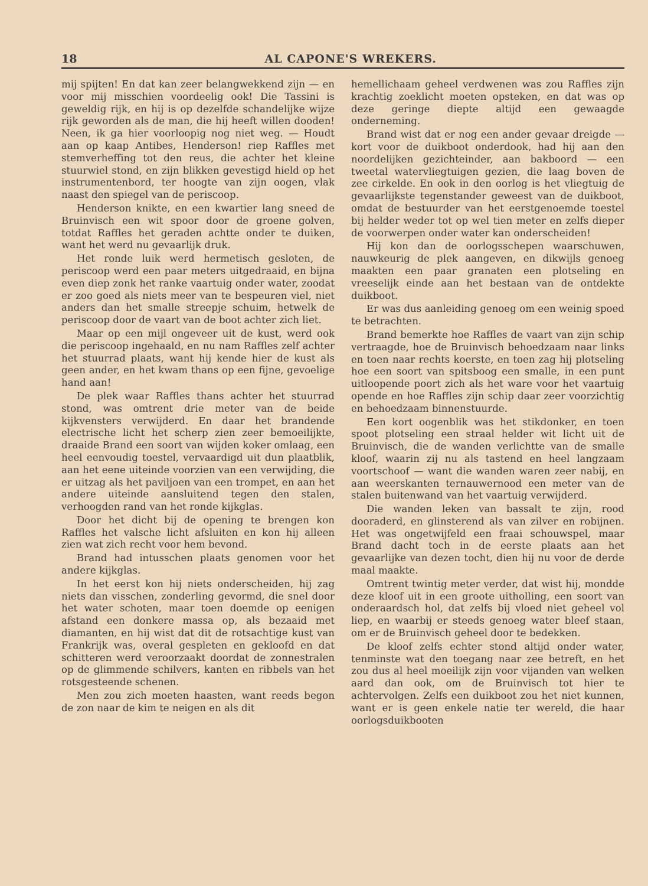18 AL CAPONE'S WREKERS.
mij spijten! En dat kan zeer belangwekkend zijn — en voor mij misschien voordeelig ook! Die Tassini is geweldig rijk, en hij is op dezelfde schandelijke wijze rijk geworden als de man, die hij heeft willen dooden! Neen, ik ga hier voorloopig nog niet weg. — Houdt aan op kaap Antibes, Henderson! riep Raffles met stemverheffing tot den reus, die achter het kleine stuurwiel stond, en zijn blikken gevestigd hield op het instrumentenbord, ter hoogte van zijn oogen, vlak naast den spiegel van de periscoop.
Henderson knikte, en een kwartier lang sneed de Bruinvisch een wit spoor door de groene golven, totdat Raffles het geraden achtte onder te duiken, want het werd nu gevaarlijk druk.
Het ronde luik werd hermetisch gesloten, de periscoop werd een paar meters uitgedraaid, en bijna even diep zonk het ranke vaartuig onder water, zoodat er zoo goed als niets meer van te bespeuren viel, niet anders dan het smalle streepje schuim, hetwelk de periscoop door de vaart van de boot achter zich liet.
Maar op een mijl ongeveer uit de kust, werd ook die periscoop ingehaald, en nu nam Raffles zelf achter het stuurrad plaats, want hij kende hier de kust als geen ander, en het kwam thans op een fijne, gevoelige hand aan!
De plek waar Raffles thans achter het stuurrad stond, was omtrent drie meter van de beide kijkvensters verwijderd. En daar het brandende electrische licht het scherp zien zeer bemoeilijkte, draaide Brand een soort van wijden koker omlaag, een heel eenvoudig toestel, vervaardigd uit dun plaatblik, aan het eene uiteinde voorzien van een verwijding, die er uitzag als het paviljoen van een trompet, en aan het andere uiteinde aansluitend tegen den stalen, verhoogden rand van het ronde kijkglas.
Door het dicht bij de opening te brengen kon Raffles het valsche licht afsluiten en kon hij alleen zien wat zich recht voor hem bevond.
Brand had intusschen plaats genomen voor het andere kijkglas.
In het eerst kon hij niets onderscheiden, hij zag niets dan visschen, zonderling gevormd, die snel door het water schoten, maar toen doemde op eenigen afstand een donkere massa op, als bezaaid met diamanten, en hij wist dat dit de rotsachtige kust van Frankrijk was, overal gespleten en gekloofd en dat schitteren werd veroorzaakt doordat de zonnestralen op de glimmende schilvers, kanten en ribbels van het rotsgesteende schenen.
Men zou zich moeten haasten, want reeds begon de zon naar de kim te neigen en als dit
hemellichaam geheel verdwenen was zou Raffles zijn krachtig zoeklicht moeten opsteken, en dat was op deze geringe diepte altijd een gewaagde onderneming.
Brand wist dat er nog een ander gevaar dreigde — kort voor de duikboot onderdook, had hij aan den noordelijken gezichteinder, aan bakboord — een tweetal watervliegtuigen gezien, die laag boven de zee cirkelde. En ook in den oorlog is het vliegtuig de gevaarlijkste tegenstander geweest van de duikboot, omdat de bestuurder van het eerstgenoemde toestel bij helder weder tot op wel tien meter en zelfs dieper de voorwerpen onder water kan onderscheiden!
Hij kon dan de oorlogsschepen waarschuwen, nauwkeurig de plek aangeven, en dikwijls genoeg maakten een paar granaten een plotseling en vreeselijk einde aan het bestaan van de ontdekte duikboot.
Er was dus aanleiding genoeg om een weinig spoed te betrachten.
Brand bemerkte hoe Raffles de vaart van zijn schip vertraagde, hoe de Bruinvisch behoedzaam naar links en toen naar rechts koerste, en toen zag hij plotseling hoe een soort van spitsboog een smalle, in een punt uitloopende poort zich als het ware voor het vaartuig opende en hoe Raffles zijn schip daar zeer voorzichtig en behoedzaam binnenstuurde.
Een kort oogenblik was het stikdonker, en toen spoot plotseling een straal helder wit licht uit de Bruinvisch, die de wanden verlichtte van de smalle kloof, waarin zij nu als tastend en heel langzaam voortschoof — want die wanden waren zeer nabij, en aan weerskanten ternauwernood een meter van de stalen buitenwand van het vaartuig verwijderd.
Die wanden leken van bassalt te zijn, rood dooraderd, en glinsterend als van zilver en robijnen. Het was ongetwijfeld een fraai schouwspel, maar Brand dacht toch in de eerste plaats aan het gevaarlijke van dezen tocht, dien hij nu voor de derde maal maakte.
Omtrent twintig meter verder, dat wist hij, mondde deze kloof uit in een groote uitholling, een soort van onderaardsch hol, dat zelfs bij vloed niet geheel vol liep, en waarbij er steeds genoeg water bleef staan, om er de Bruinvisch geheel door te bedekken.
De kloof zelfs echter stond altijd onder water, tenminste wat den toegang naar zee betreft, en het zou dus al heel moeilijk zijn voor vijanden van welken aard dan ook, om de Bruinvisch tot hier te achtervolgen. Zelfs een duikboot zou het niet kunnen, want er is geen enkele natie ter wereld, die haar oorlogsduikbooten